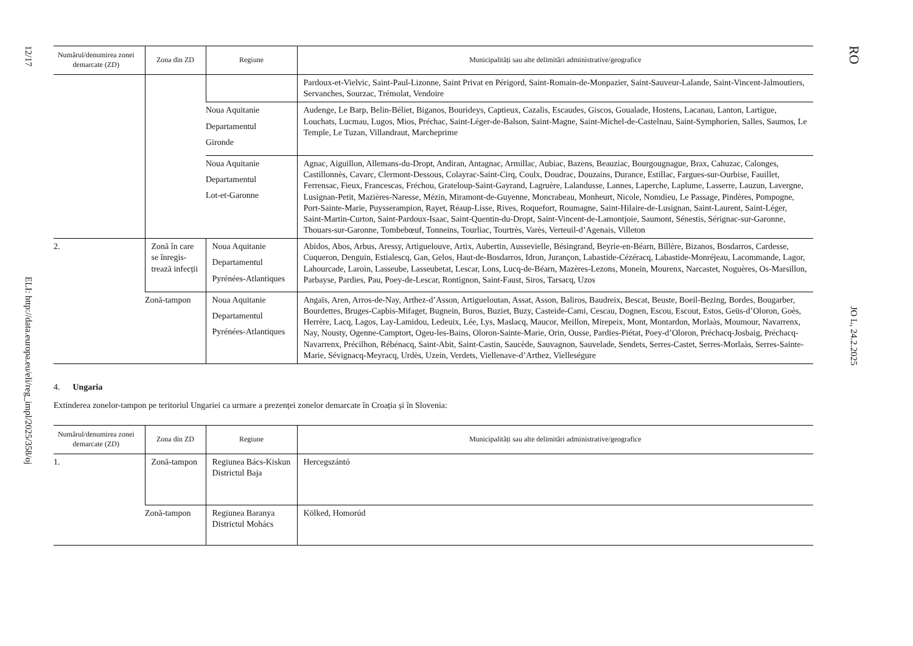12/17 ELI: http://data.europa.eu/eli/reg_impl/2025/358/oj
RO JO L, 24.2.2025
| Numărul/denumirea zonei demarcate (ZD) | Zona din ZD | Regiune | Municipalități sau alte delimitări administrative/geografice |
| --- | --- | --- | --- |
| | | | Pardoux-et-Vielvic, Saint-Paul-Lizonne, Saint Privat en Périgord, Saint-Romain-de-Monpazier, Saint-Sauveur-Lalande, Saint-Vincent-Jalmoutiers, Servanches, Sourzac, Trémolat, Vendoire |
| | | Noua Aquitanie Departamentul Gironde | Audenge, Le Barp, Belin-Béliet, Biganos, Bourideys, Captieux, Cazalis, Escaudes, Giscos, Goualade, Hostens, Lacanau, Lanton, Lartigue, Louchats, Lucmau, Lugos, Mios, Préchac, Saint-Léger-de-Balson, Saint-Magne, Saint-Michel-de-Castelnau, Saint-Symphorien, Salles, Saumos, Le Temple, Le Tuzan, Villandraut, Marcheprime |
| | | Noua Aquitanie Departamentul Lot-et-Garonne | Agnac, Aiguillon, Allemans-du-Dropt, Andiran, Antagnac, Armillac, Aubiac, Bazens, Beauziac, Bourgougnague, Brax, Cahuzac, Calonges, Castillonnès, Cavarc, Clermont-Dessous, Colayrac-Saint-Cirq, Coulx, Doudrac, Douzains, Durance, Estillac, Fargues-sur-Ourbise, Fauillet, Ferrensac, Fieux, Francescas, Fréchou, Grateloup-Saint-Gayrand, Lagruère, Lalandusse, Lannes, Laperche, Laplume, Lasserre, Lauzun, Lavergne, Lusignan-Petit, Mazières-Naresse, Mézin, Miramont-de-Guyenne, Moncrabeau, Monheurt, Nicole, Nomdieu, Le Passage, Pindères, Pompogne, Port-Sainte-Marie, Puysserampion, Rayet, Réaup-Lisse, Rives, Roquefort, Roumagne, Saint-Hilaire-de-Lusignan, Saint-Laurent, Saint-Léger, Saint-Martin-Curton, Saint-Pardoux-Isaac, Saint-Quentin-du-Dropt, Saint-Vincent-de-Lamontjoie, Saumont, Sénestis, Sérignac-sur-Garonne, Thouars-sur-Garonne, Tombebœuf, Tonneins, Tourliac, Tourtrès, Varès, Verteuil-d’Agenais, Villeton |
| 2. | Zonă în care se înregis-trează infecții | Noua Aquitanie Departamentul Pyrénées-Atlantiques | Abidos, Abos, Arbus, Aressy, Artiguelouve, Artix, Aubertin, Aussevielle, Bésingrand, Beyrie-en-Béarn, Billère, Bizanos, Bosdarros, Cardesse, Cuqueron, Denguin, Estialescq, Gan, Gelos, Haut-de-Bosdarros, Idron, Jurançon, Labastide-Cézéracq, Labastide-Monréjeau, Lacommande, Lagor, Lahourcade, Laroin, Lasseube, Lasseubetat, Lescar, Lons, Lucq-de-Béarn, Mazères-Lezons, Monein, Mourenx, Narcastet, Noguères, Os-Marsillon, Parbayse, Pardies, Pau, Poey-de-Lescar, Rontignon, Saint-Faust, Siros, Tarsacq, Uzos |
| | Zonă-tampon | Noua Aquitanie Departamentul Pyrénées-Atlantiques | Angaïs, Aren, Arros-de-Nay, Arthez-d’Asson, Artigueloutan, Assat, Asson, Baliros, Baudreix, Bescat, Beuste, Boeil-Bezing, Bordes, Bougarber, Bourdettes, Bruges-Capbis-Mifaget, Bugnein, Buros, Buziet, Buzy, Casteide-Cami, Cescau, Dognen, Escou, Escout, Estos, Geüs-d’Oloron, Goès, Herrère, Lacq, Lagos, Lay-Lamidou, Ledeuix, Lée, Lys, Maslacq, Maucor, Meillon, Mirepeix, Mont, Montardon, Morlaàs, Moumour, Navarrenx, Nay, Nousty, Ogenne-Camptort, Ogeu-les-Bains, Oloron-Sainte-Marie, Orin, Ousse, Pardies-Piétat, Poey-d’Oloron, Préchacq-Josbaig, Préchacq-Navarrenx, Précilhon, Rébénacq, Saint-Abit, Saint-Castin, Saucède, Sauvagnon, Sauvelade, Sendets, Serres-Castet, Serres-Morlaàs, Serres-Sainte-Marie, Sévignacq-Meyracq, Urdès, Uzein, Verdets, Viellenave-d’Arthez, Vielleségure |
4. Ungaria
Extinderea zonelor-tampon pe teritoriul Ungariei ca urmare a prezenței zonelor demarcate în Croația și în Slovenia:
| Numărul/denumirea zonei demarcate (ZD) | Zona din ZD | Regiune | Municipalități sau alte delimitări administrative/geografice |
| --- | --- | --- | --- |
| 1. | Zonă-tampon | Regiunea Bács-Kiskun Districtul Baja | Hercegszántó |
| | Zonă-tampon | Regiunea Baranya Districtul Mohács | Kölked, Homorúd |